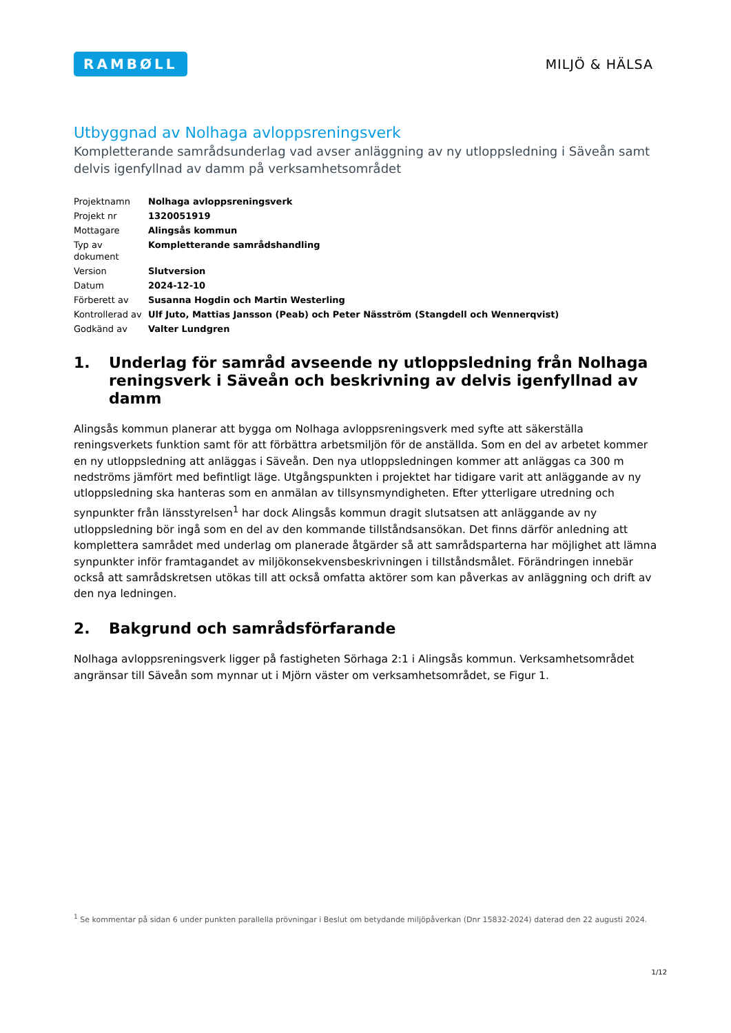RAMBØLL
MILJÖ & HÄLSA
Utbyggnad av Nolhaga avloppsreningsverk
Kompletterande samrådsunderlag vad avser anläggning av ny utloppsledning i Säveån samt delvis igenfyllnad av damm på verksamhetsområdet
| Projektnamn | Nolhaga avloppsreningsverk |
| Projekt nr | 1320051919 |
| Mottagare | Alingsås kommun |
| Typ av dokument | Kompletterande samrådshandling |
| Version | Slutversion |
| Datum | 2024-12-10 |
| Förberett av | Susanna Hogdin och Martin Westerling |
| Kontrollerad av | Ulf Juto, Mattias Jansson (Peab) och Peter Näsström (Stangdell och Wennerqvist) |
| Godkänd av | Valter Lundgren |
1. Underlag för samråd avseende ny utloppsledning från Nolhaga reningsverk i Säveån och beskrivning av delvis igenfyllnad av damm
Alingsås kommun planerar att bygga om Nolhaga avloppsreningsverk med syfte att säkerställa reningsverkets funktion samt för att förbättra arbetsmiljön för de anställda. Som en del av arbetet kommer en ny utloppsledning att anläggas i Säveån. Den nya utloppsledningen kommer att anläggas ca 300 m nedströms jämfört med befintligt läge. Utgångspunkten i projektet har tidigare varit att anläggande av ny utloppsledning ska hanteras som en anmälan av tillsynsmyndigheten. Efter ytterligare utredning och synpunkter från länsstyrelsen<sup>1</sup> har dock Alingsås kommun dragit slutsatsen att anläggande av ny utloppsledning bör ingå som en del av den kommande tillståndsansökan. Det finns därför anledning att komplettera samrådet med underlag om planerade åtgärder så att samrådsparterna har möjlighet att lämna synpunkter inför framtagandet av miljökonsekvensbeskrivningen i tillståndsmålet. Förändringen innebär också att samrådskretsen utökas till att också omfatta aktörer som kan påverkas av anläggning och drift av den nya ledningen.
2. Bakgrund och samrådsförfarande
Nolhaga avloppsreningsverk ligger på fastigheten Sörhaga 2:1 i Alingsås kommun. Verksamhetsområdet angränsar till Säveån som mynnar ut i Mjörn väster om verksamhetsområdet, se Figur 1.
<sup>1</sup> Se kommentar på sidan 6 under punkten parallella prövningar i Beslut om betydande miljöpåverkan (Dnr 15832-2024) daterad den 22 augusti 2024.
1/12